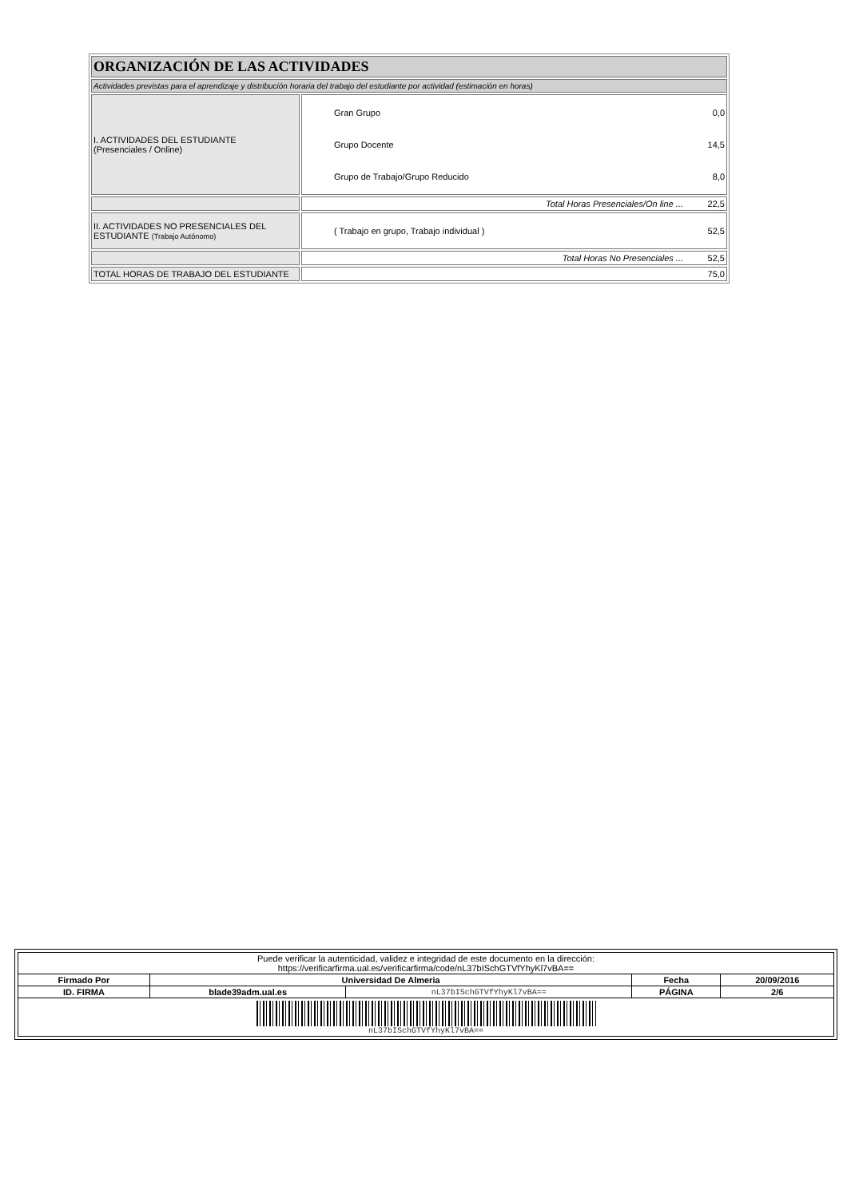| ORGANIZACIÓN DE LAS ACTIVIDADES | |
| Actividades previstas para el aprendizaje y distribución horaria del trabajo del estudiante por actividad (estimación en horas) | |
| I. ACTIVIDADES DEL ESTUDIANTE (Presenciales / Online) | Gran Grupo 0,0 Grupo Docente 14,5 Grupo de Trabajo/Grupo Reducido 8,0 |
| | Total Horas Presenciales/On line ... 22,5 |
| II. ACTIVIDADES NO PRESENCIALES DEL ESTUDIANTE (Trabajo Autónomo) | ( Trabajo en grupo, Trabajo individual ) 52,5 |
| | Total Horas No Presenciales ... 52,5 |
| TOTAL HORAS DE TRABAJO DEL ESTUDIANTE | 75,0 |
| Puede verificar la autenticidad, validez e integridad de este documento en la dirección: https://verificarfirma.ual.es/verificarfirma/code/nL37bISchGTVfYhyKl7vBA== | | | | |
| Firmado Por | Universidad De Almeria | | Fecha | 20/09/2016 |
| ID. FIRMA | blade39adm.ual.es | nL37bISchGTVfYhyKl7vBA== | PÁGINA | 2/6 |
| nL37bISchGTVfYhyKl7vBA== | | | | |